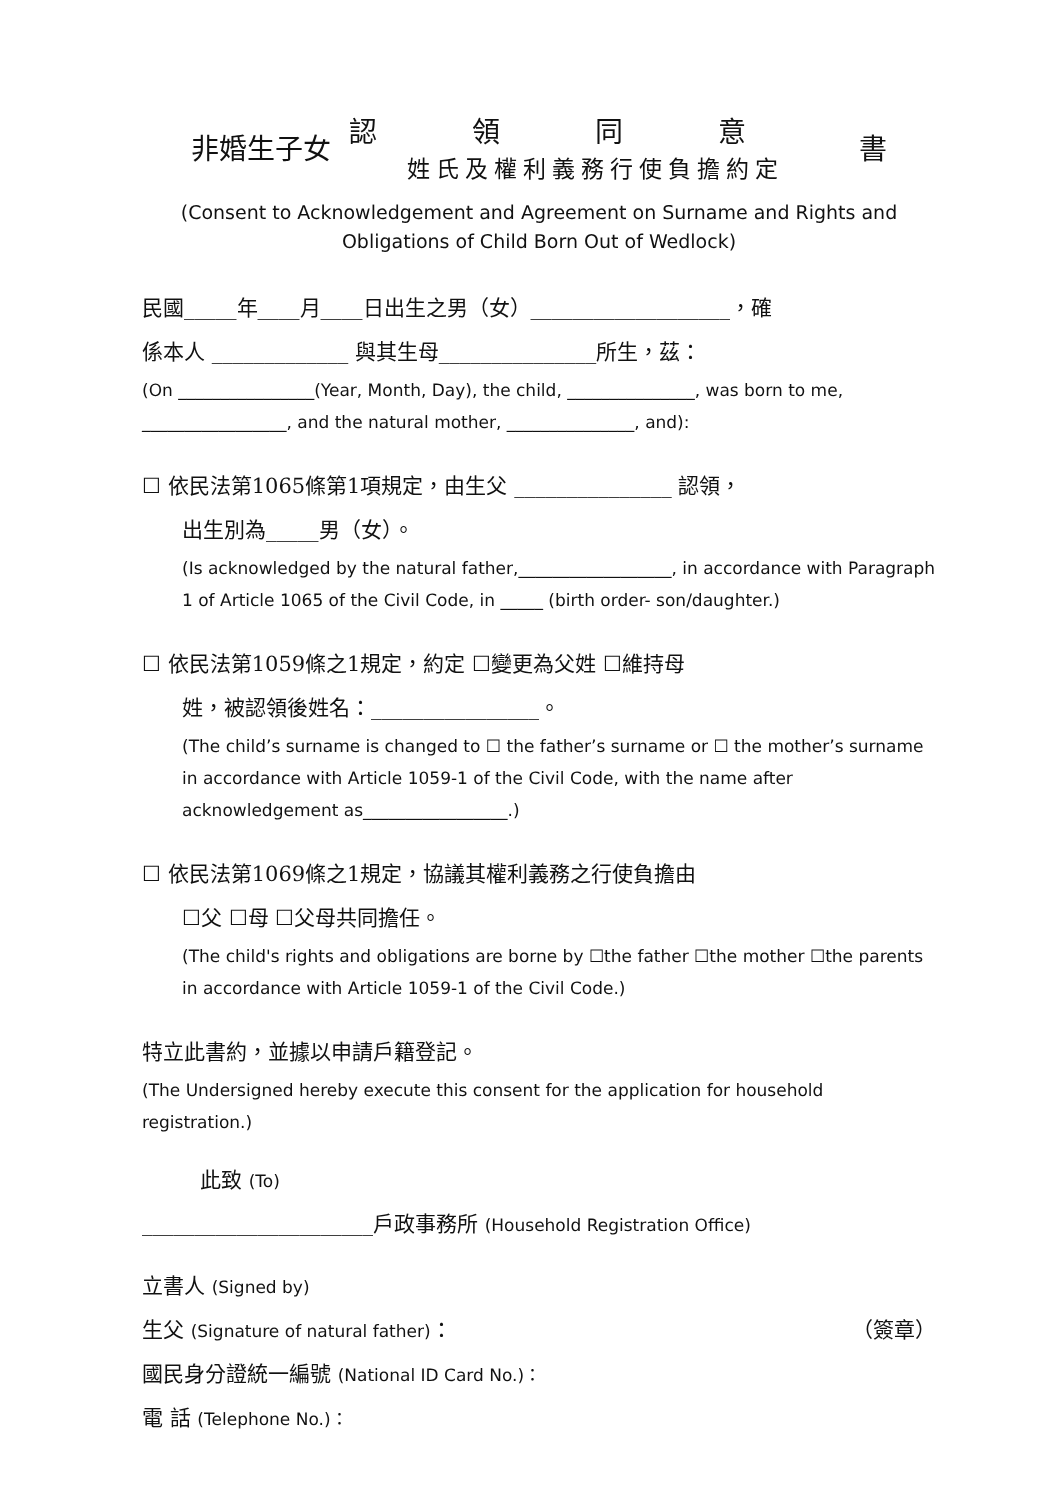非婚生子女
認領同意
姓氏及權利義務行使負擔約定
書
(Consent to Acknowledgement and Agreement on Surname and Rights and
Obligations of Child Born Out of Wedlock)
民國_____年____月____日出生之男（女）___________________，確
係本人 _____________ 與其生母_______________所生，茲：
(On ________________(Year, Month, Day), the child, _______________, was born to me, _________________, and the natural mother, _______________, and):
☐ 依民法第1065條第1項規定，由生父 _______________ 認領，
出生別為_____男（女）。
(Is acknowledged by the natural father,__________________, in accordance with Paragraph 1 of Article 1065 of the Civil Code, in _____ (birth order- son/daughter.)
☐ 依民法第1059條之1規定，約定 ☐變更為父姓 ☐維持母
姓，被認領後姓名：________________。
(The child’s surname is changed to ☐ the father’s surname or ☐ the mother’s surname in accordance with Article 1059-1 of the Civil Code, with the name after acknowledgement as_________________.)
☐ 依民法第1069條之1規定，協議其權利義務之行使負擔由
☐父 ☐母 ☐父母共同擔任。
(The child's rights and obligations are borne by ☐the father ☐the mother ☐the parents in accordance with Article 1059-1 of the Civil Code.)
特立此書約，並據以申請戶籍登記。
(The Undersigned hereby execute this consent for the application for household registration.)
此致 (To)
______________________戶政事務所 (Household Registration Office)
立書人 (Signed by)
生父 (Signature of natural father)： （簽章）
國民身分證統一編號 (National ID Card No.)：
電 話 (Telephone No.)：